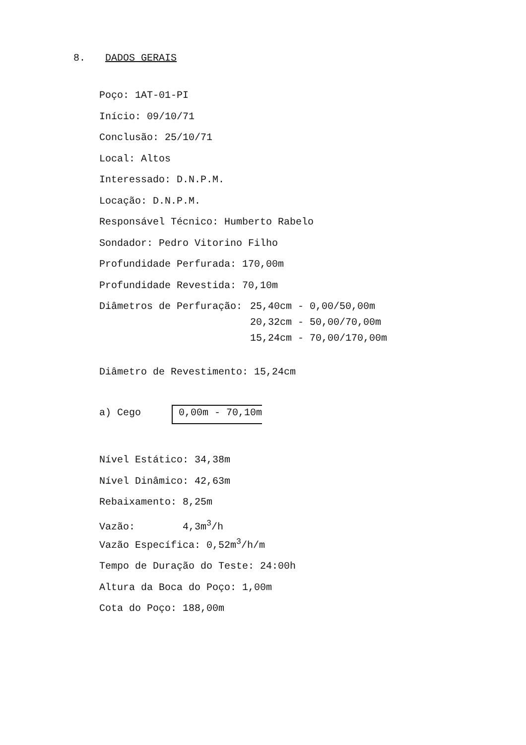8. DADOS GERAIS
Poço: 1AT-01-PI
Início: 09/10/71
Conclusão: 25/10/71
Local: Altos
Interessado: D.N.P.M.
Locação: D.N.P.M.
Responsável Técnico: Humberto Rabelo
Sondador: Pedro Vitorino Filho
Profundidade Perfurada: 170,00m
Profundidade Revestida: 70,10m
Diâmetros de Perfuração:
25,40cm - 0,00/50,00m
20,32cm - 50,00/70,00m
15,24cm - 70,00/170,00m
Diâmetro de Revestimento: 15,24cm
a) Cego 0,00m - 70,10m
Nível Estático: 34,38m
Nível Dinâmico: 42,63m
Rebaixamento: 8,25m
Vazão: 4,3m<sup>3</sup>/h
Vazão Específica: 0,52m<sup>3</sup>/h/m
Tempo de Duração do Teste: 24:00h
Altura da Boca do Poço: 1,00m
Cota do Poço: 188,00m